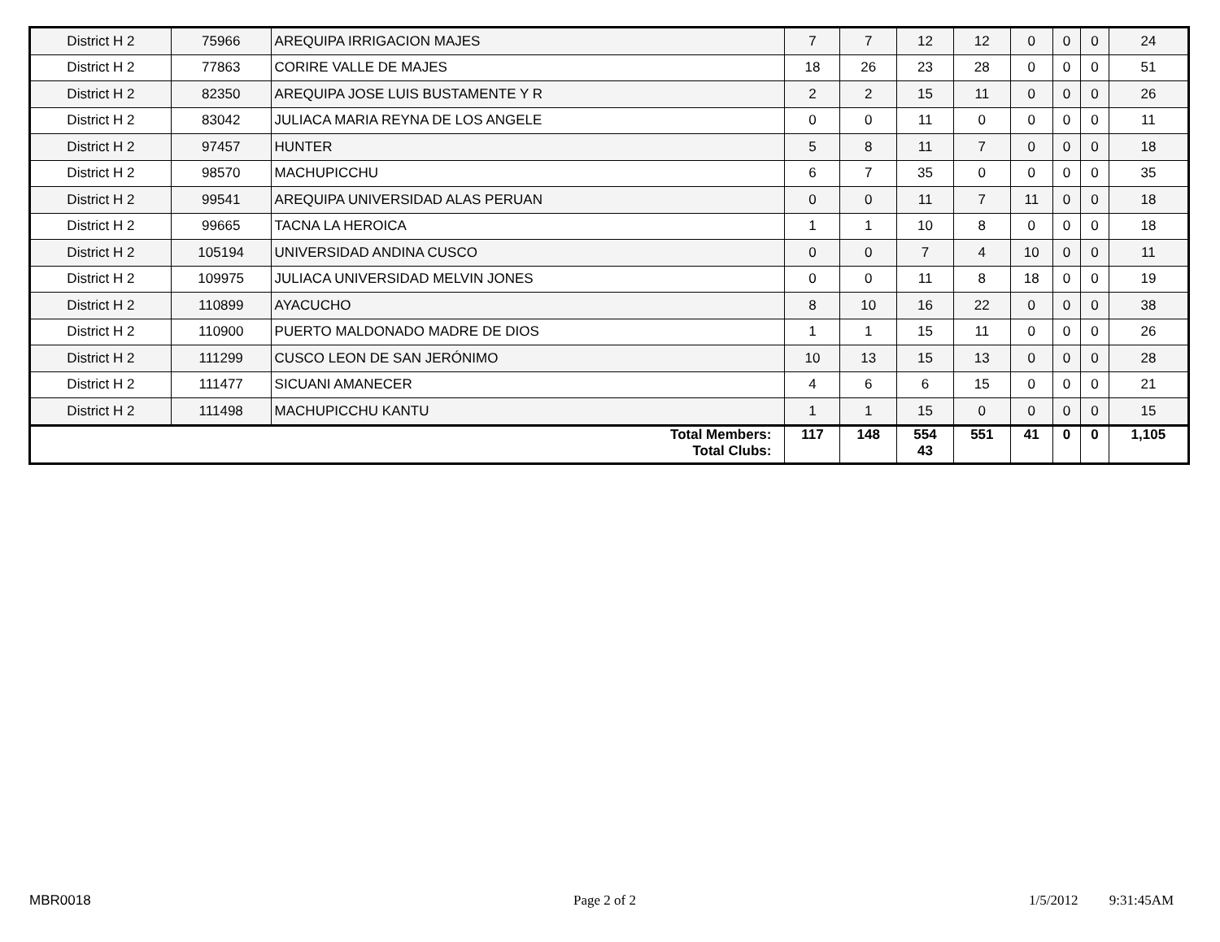| District H 2 | 75966 | AREQUIPA IRRIGACION MAJES | 7 | 7 | 12 | 12 | 0 | 0 | 0 | 24 |
| District H 2 | 77863 | CORIRE VALLE DE MAJES | 18 | 26 | 23 | 28 | 0 | 0 | 0 | 51 |
| District H 2 | 82350 | AREQUIPA JOSE LUIS BUSTAMENTE Y R | 2 | 2 | 15 | 11 | 0 | 0 | 0 | 26 |
| District H 2 | 83042 | JULIACA MARIA REYNA DE LOS ANGELE | 0 | 0 | 11 | 0 | 0 | 0 | 0 | 11 |
| District H 2 | 97457 | HUNTER | 5 | 8 | 11 | 7 | 0 | 0 | 0 | 18 |
| District H 2 | 98570 | MACHUPICCHU | 6 | 7 | 35 | 0 | 0 | 0 | 0 | 35 |
| District H 2 | 99541 | AREQUIPA UNIVERSIDAD ALAS PERUAN | 0 | 0 | 11 | 7 | 11 | 0 | 0 | 18 |
| District H 2 | 99665 | TACNA LA HEROICA | 1 | 1 | 10 | 8 | 0 | 0 | 0 | 18 |
| District H 2 | 105194 | UNIVERSIDAD ANDINA CUSCO | 0 | 0 | 7 | 4 | 10 | 0 | 0 | 11 |
| District H 2 | 109975 | JULIACA UNIVERSIDAD MELVIN JONES | 0 | 0 | 11 | 8 | 18 | 0 | 0 | 19 |
| District H 2 | 110899 | AYACUCHO | 8 | 10 | 16 | 22 | 0 | 0 | 0 | 38 |
| District H 2 | 110900 | PUERTO MALDONADO MADRE DE DIOS | 1 | 1 | 15 | 11 | 0 | 0 | 0 | 26 |
| District H 2 | 111299 | CUSCO LEON DE SAN JERÓNIMO | 10 | 13 | 15 | 13 | 0 | 0 | 0 | 28 |
| District H 2 | 111477 | SICUANI AMANECER | 4 | 6 | 6 | 15 | 0 | 0 | 0 | 21 |
| District H 2 | 111498 | MACHUPICCHU KANTU | 1 | 1 | 15 | 0 | 0 | 0 | 0 | 15 |
| Total Members: Total Clubs: | | | 117 | 148 | 554 43 | 551 | 41 | 0 | 0 | 1,105 |
MBR0018 Page 2 of 2 1/5/2012 9:31:45AM